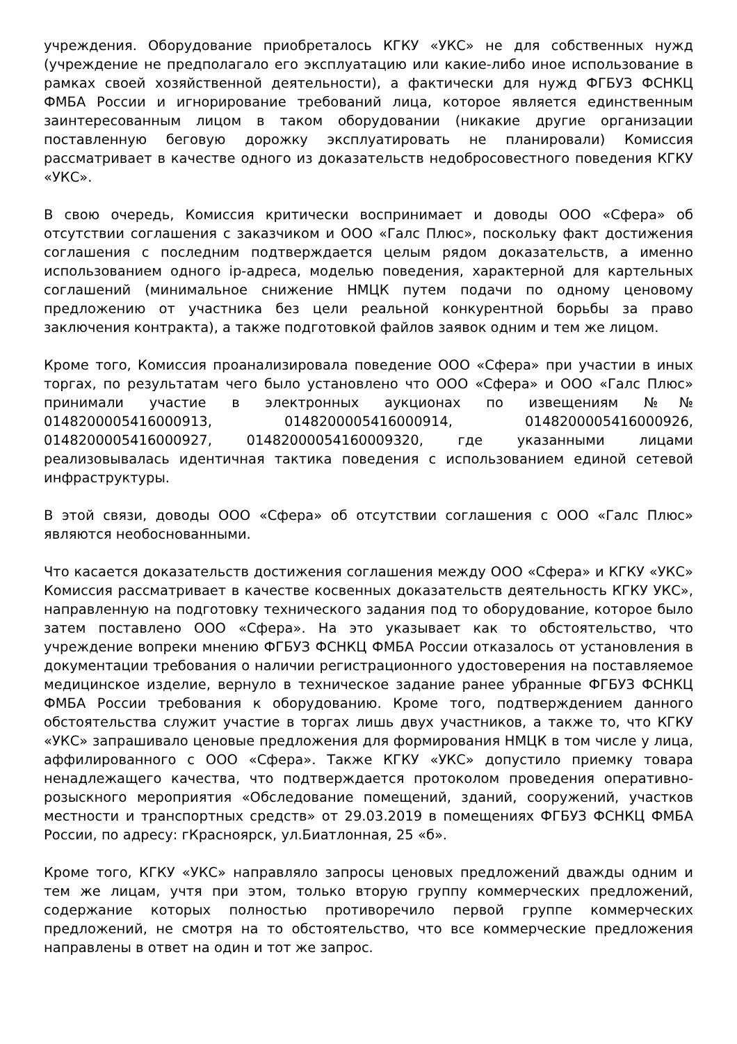учреждения. Оборудование приобреталось КГКУ «УКС» не для собственных нужд (учреждение не предполагало его эксплуатацию или какие-либо иное использование в рамках своей хозяйственной деятельности), а фактически для нужд ФГБУЗ ФСНКЦ ФМБА России и игнорирование требований лица, которое является единственным заинтересованным лицом в таком оборудовании (никакие другие организации поставленную беговую дорожку эксплуатировать не планировали) Комиссия рассматривает в качестве одного из доказательств недобросовестного поведения КГКУ «УКС».
В свою очередь, Комиссия критически воспринимает и доводы ООО «Сфера» об отсутствии соглашения с заказчиком и ООО «Галс Плюс», поскольку факт достижения соглашения с последним подтверждается целым рядом доказательств, а именно использованием одного ip-адреса, моделью поведения, характерной для картельных соглашений (минимальное снижение НМЦК путем подачи по одному ценовому предложению от участника без цели реальной конкурентной борьбы за право заключения контракта), а также подготовкой файлов заявок одним и тем же лицом.
Кроме того, Комиссия проанализировала поведение ООО «Сфера» при участии в иных торгах, по результатам чего было установлено что ООО «Сфера» и ООО «Галс Плюс» принимали участие в электронных аукционах по извещениям №№ 0148200005416000913, 0148200005416000914, 0148200005416000926, 0148200005416000927, 01482000054160009320, где указанными лицами реализовывалась идентичная тактика поведения с использованием единой сетевой инфраструктуры.
В этой связи, доводы ООО «Сфера» об отсутствии соглашения с ООО «Галс Плюс» являются необоснованными.
Что касается доказательств достижения соглашения между ООО «Сфера» и КГКУ «УКС» Комиссия рассматривает в качестве косвенных доказательств деятельность КГКУ УКС», направленную на подготовку технического задания под то оборудование, которое было затем поставлено ООО «Сфера». На это указывает как то обстоятельство, что учреждение вопреки мнению ФГБУЗ ФСНКЦ ФМБА России отказалось от установления в документации требования о наличии регистрационного удостоверения на поставляемое медицинское изделие, вернуло в техническое задание ранее убранные ФГБУЗ ФСНКЦ ФМБА России требования к оборудованию. Кроме того, подтверждением данного обстоятельства служит участие в торгах лишь двух участников, а также то, что КГКУ «УКС» запрашивало ценовые предложения для формирования НМЦК в том числе у лица, аффилированного с ООО «Сфера». Также КГКУ «УКС» допустило приемку товара ненадлежащего качества, что подтверждается протоколом проведения оперативно-розыскного мероприятия «Обследование помещений, зданий, сооружений, участков местности и транспортных средств» от 29.03.2019 в помещениях ФГБУЗ ФСНКЦ ФМБА России, по адресу: гКрасноярск, ул.Биатлонная, 25 «б».
Кроме того, КГКУ «УКС» направляло запросы ценовых предложений дважды одним и тем же лицам, учтя при этом, только вторую группу коммерческих предложений, содержание которых полностью противоречило первой группе коммерческих предложений, не смотря на то обстоятельство, что все коммерческие предложения направлены в ответ на один и тот же запрос.